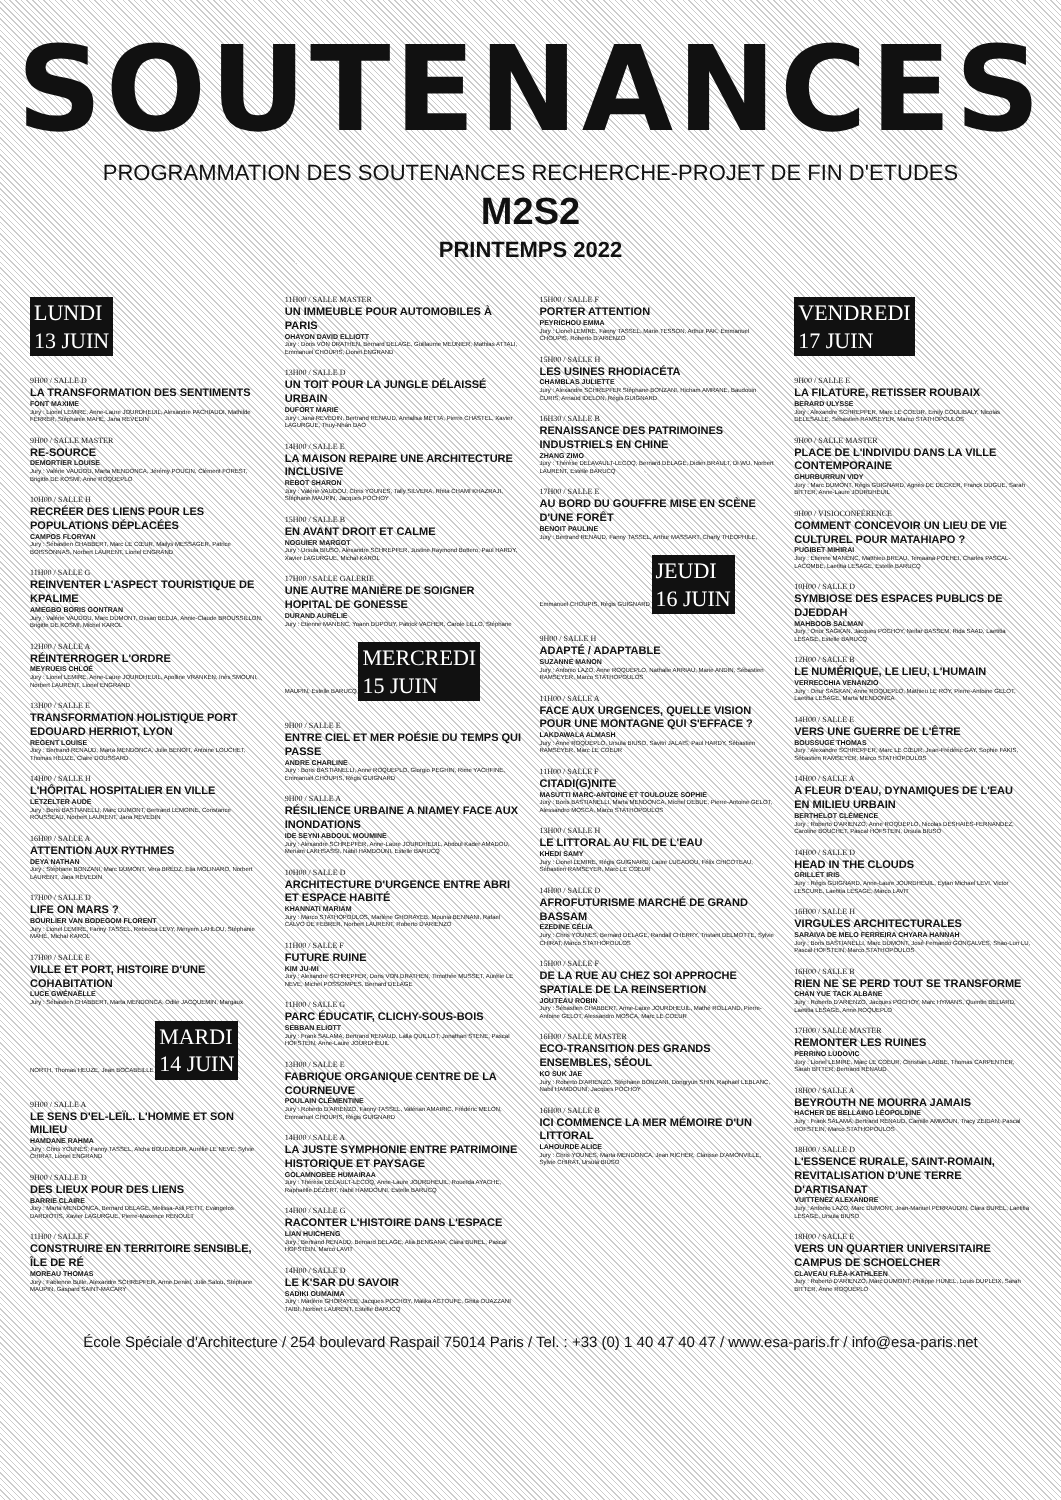SOUTENANCES
PROGRAMMATION DES SOUTENANCES RECHERCHE-PROJET DE FIN D'ETUDES
M2S2
PRINTEMPS 2022
LUNDI
13 JUIN
9H00 / SALLE D
LA TRANSFORMATION DES SENTIMENTS
FONT MAXIME
Jury : Lionel LEMIRE, Anne-Laure JOURDHEUIL, Alexandre PACHIAUDI, Mathilde FERRER, Stéphanie MAHÉ, Jana REVEDIN
9H00 / SALLE MASTER
RE-SOURCE
DEMORTIER LOUISE
Jury : Valérie VAUDOU, Marta MENDONCA, Jérémy POUCIN, Clément FOREST, Brigitte DE KOSMI, Anne ROQUEPLO
10H00 / SALLE H
RECRÉER DES LIENS POUR LES POPULATIONS DÉPLACÉES
CAMPOS FLORYAN
Jury : Sébastien CHABBERT, Marc LE CŒUR, Mailys MESSAGER, Patrice BOISSONNAS, Norbert LAURENT, Lionel ENGRAND
11H00 / SALLE G
REINVENTER L'ASPECT TOURISTIQUE DE KPALIME
AMEGBO BORIS GONTRAN
Jury : Valérie VAUDOU, Marc DUMONT, Ossan BEDJA, Annie-Claude BROUSSILLON, Brigitte DE KOSMI, Michel KAROL
12H00 / SALLE A
RÉINTERROGER L'ORDRE
MEYRUEIS CHLOÉ
Jury : Lionel LEMIRE, Anne-Laure JOURDHEUIL, Apolline VRANKEN, Inès SMOUNI, Norbert LAURENT, Lionel ENGRAND
13H00 / SALLE E
TRANSFORMATION HOLISTIQUE PORT EDOUARD HERRIOT, LYON
REGENT LOUISE
Jury : Bertrand RENAUD, Marta MENDONCA, Julie BENOIT, Antoine LOUCHET, Thomas HEUZE, Claire DOUSSARD
14H00 / SALLE H
L'HÔPITAL HOSPITALIER EN VILLE
LETZELTER AUDE
Jury : Boris BASTIANELLI, Marc DUMONT, Bertrand LEMOINE, Constance ROUSSEAU, Norbert LAURENT, Jana REVEDIN
16H00 / SALLE A
ATTENTION AUX RYTHMES
DEYA NATHAN
Jury : Stéphane BONZANI, Marc DUMONT, Vera BRÉDZ, Elia MOLINARO, Norbert LAURENT, Jana REVEDIN
17H00 / SALLE D
LIFE ON MARS ?
BOURLIER VAN BODEGOM FLORENT
Jury : Lionel LEMIRE, Fanny TASSEL, Rebecca LEVY, Meryem LAHLOU, Stéphanie MAHÉ, Michal KAROL
17H00 / SALLE E
VILLE ET PORT, HISTOIRE D'UNE COHABITATION
LUCE GWÉNAËLLE
Jury : Sébastien CHABBERT, Marta MENDONCA, Odile JACQUEMIN, Margaux NORTH, Thomas HEUZE, Jean BOCABEILLE
MARDI
14 JUIN
9H00 / SALLE A
LE SENS D'EL-LEÏL. L'HOMME ET SON MILIEU
HAMDANE RAHMA
Jury : Chris YOUNÈS, Fanny TASSEL, Aïcha BOUDJEDIR, Aurélie LE NEVE, Sylvie CHIRAT, Lionel ENGRAND
9H00 / SALLE D
DES LIEUX POUR DES LIENS
BARRIE CLAIRE
Jury : Marta MENDONCA, Bernard DELAGE, Melissa-Asli PETIT, Evangelos DARDIOTIS, Xavier LAGURGUE, Pierre-Maxence RENOULT
11H00 / SALLE F
CONSTRUIRE EN TERRITOIRE SENSIBLE, ÎLE DE RÉ
MOREAU THOMAS
Jury : Fabienne Bulle, Alexandre SCHREPFER, Anne Deniel, Julie Salou, Stéphane MAUPIN, Gaspard SAINT-MACARY
11H00 / SALLE MASTER
UN IMMEUBLE POUR AUTOMOBILES À PARIS
OHAYON DAVID ELLIOTT
Jury : Doris VON DRATHEN, Bernard DELAGE, Guillaume MEUNIER, Mathias ATTALI, Emmanuel CHOUPIS, Lionel ENGRAND
13H00 / SALLE D
UN TOIT POUR LA JUNGLE DÉLAISSÉ URBAIN
DUFORT MARIE
Jury : Jana REVEDIN, Bertrand RENAUD, Annalisa METTA, Pierre CHASTEL, Xavier LAGURGUE, Thuy-Nhân DAO
14H00 / SALLE E
LA MAISON REPAIRE UNE ARCHITECTURE INCLUSIVE
REBOT SHARON
Jury : Valérie VAUDOU, Chris YOUNES, Tally SILVERA, Rhita CHAMI KHAZRAJI, Stéphane MAUPIN, Jacques POCHOY
15H00 / SALLE B
EN AVANT DROIT ET CALME
NOGUIER MARGOT
Jury : Ursula BIUSO, Alexandre SCHREPFER, Justine Raymond Bottero, Paul HARDY, Xavier LAGURGUE, Michal KAROL
17H00 / SALLE GALERIE
UNE AUTRE MANIÈRE DE SOIGNER HOPITAL DE GONESSE
DURAND AURÉLIE
Jury : Etienne MANENC, Yoann DUPOUY, Patrick VACHER, Carole LILLO, Stéphane MAUPIN, Estelle BARUCQ
MERCREDI
15 JUIN
9H00 / SALLE E
ENTRE CIEL ET MER POÉSIE DU TEMPS QUI PASSE
ANDRE CHARLINE
Jury : Boris BASTIANELLI, Anne ROQUEPLO, Giorgio PEGHIN, Rime YACHFINE, Emmanuel CHOUPIS, Régis GUIGNARD
9H00 / SALLE A
RÉSILIENCE URBAINE A NIAMEY FACE AUX INONDATIONS
IDE SEYNI ABDOUL MOUMINE
Jury : Alexandre SCHREPFER, Anne-Laure JOURDHEUIL, Abdoul Kader AMADOU, Meriam LAKHSASSI, Nabil HAMDOUNI, Estelle BARUCQ
10H00 / SALLE D
ARCHITECTURE D'URGENCE ENTRE ABRI ET ESPACE HABITÉ
KHANNATI MARIAM
Jury : Marco STATHOPOULOS, Marlène GHORAYEB, Mounia BENNANI, Rafael CALVO DE FEBRER, Norbert LAURENT, Roberto D'ARIENZO
11H00 / SALLE F
FUTURE RUINE
KIM JU-MI
Jury : Alexandre SCHREPFER, Doris VON DRATHEN, Timothée MUSSET, Aurélie LE NEVE, Michel POSSOMPES, Bernard DELAGE
11H00 / SALLE G
PARC ÉDUCATIF, CLICHY-SOUS-BOIS
SEBBAN ELIOTT
Jury : Frank SALAMA, Bertrand RENAUD, Lalla QUILLOT, Jonathan STENE, Pascal HOFSTEIN, Anne-Laure JOURDHEUIL
13H00 / SALLE E
FABRIQUE ORGANIQUE CENTRE DE LA COURNEUVE
POULAIN CLÉMENTINE
Jury : Roberto D'ARIENZO, Fanny TASSEL, Valérian AMAIRIC, Frédéric MELON, Emmanuel CHOUPIS, Régis GUIGNARD
14H00 / SALLE A
LA JUSTE SYMPHONIE ENTRE PATRIMOINE HISTORIQUE ET PAYSAGE
GOLAMNOBEE HUMAIRAA
Jury : Thérèse DELAULT-LECOQ, Anne-Laure JOURDHEUIL, Roueïda AYACHE, Raphaëlle DÉZERT, Nabil HAMDOUNI, Estelle BARUCQ
14H00 / SALLE G
RACONTER L'HISTOIRE DANS L'ESPACE
LIAN HUICHENG
Jury : Bertrand RENAUD, Bernard DELAGE, Alia BENGANA, Clara BUREL, Pascal HOFSTEIN, Marco LAVIT
14H00 / SALLE D
LE K'SAR DU SAVOIR
SADIKI OUMAIMA
Jury : Marlène GHORAYEB, Jacques POCHOY, Malika ACTOUFE, Ghita OUAZZANI TAIBI, Norbert LAURENT, Estelle BARUCQ
15H00 / SALLE F
PORTER ATTENTION
PEYRICHOU EMMA
Jury : Lionel LEMIRE, Fanny TASSEL, Marie TESSON, Arthur PAK, Emmanuel CHOUPIS, Roberto D'ARIENZO
15H00 / SALLE H
LES USINES RHODIACÉTA
CHAMBLAS JULIETTE
Jury : Alexandre SCHREPFER Stéphane BONZANI, Hicham AMRANE, Baudouin CURIS, Arnaud IDELON, Régis GUIGNARD
16H30 / SALLE B
RENAISSANCE DES PATRIMOINES INDUSTRIELS EN CHINE
ZHANG ZIMO
Jury : Thérèse DELAVAULT-LECOQ, Bernard DELAGE, Didier BRAULT, Di WU, Norbert LAURENT, Estelle BARUCQ
17H00 / SALLE E
AU BORD DU GOUFFRE MISE EN SCÈNE D'UNE FORÊT
BENOIT PAULINE
Jury : Bertrand RENAUD, Fanny TASSEL, Arthur MASSART, Charly THEOPHILE, Emmanuel CHOUPIS, Régis GUIGNARD
JEUDI
16 JUIN
9H00 / SALLE H
ADAPTÉ / ADAPTABLE
SUZANNE MANON
Jury : Antonio LAZO, Anne ROQUEPLO, Nathalie ARRIAU, Marie ANDIN, Sébastien RAMSEYER, Marco STATHOPOULOS
11H00 / SALLE A
FACE AUX URGENCES, QUELLE VISION POUR UNE MONTAGNE QUI S'EFFACE ?
LAKDAWALA ALMASH
Jury : Anne ROQUEPLO, Ursula BIUSO, Savitri JALAIS, Paul HARDY, Sébastien RAMSEYER, Marc LE COEUR
11H00 / SALLE F
CITADI(G)NITE
MASUTTI MARC-ANTOINE ET TOULOUZE SOPHIE
Jury : Boris BASTIANELLI, Marta MENDONCA, Michel DEBUE, Pierre-Antoine GELOT, Alessandro MOSCA, Marco STATHOPOULOS
13H00 / SALLE H
LE LITTORAL AU FIL DE L'EAU
KHEDI SAMY
Jury : Lionel LEMIRE, Régis GUIGNARD, Laure LUCADOU, Félix CHICOTEAU, Sébastien RAMSEYER, Marc LE COEUR
14H00 / SALLE D
AFROFUTURISME MARCHÉ DE GRAND BASSAM
EZEDINE CÉLIA
Jury : Chris YOUNES, Bernard DELAGE, Randall CHERRY, Tristant DELMOTTE, Sylvie CHIRAT, Marco STATHOPOULOS
15H00 / SALLE F
DE LA RUE AU CHEZ SOI APPROCHE SPATIALE DE LA REINSERTION
JOUTEAU ROBIN
Jury : Sébastien CHABBERT, Anne-Laure JOURDHEUIL, Mathé ROLLAND, Pierre-Antoine GELOT, Alessandro MOSCA, Marc LE COEUR
16H00 / SALLE MASTER
ECO-TRANSITION DES GRANDS ENSEMBLES, SÉOUL
KO SUK JAE
Jury : Roberto D'ARIENZO, Stéphane BONZANI, Dongryun SHIN, Raphaël LEBLANC, Nabil HAMDOUNI, Jacques POCHOY
16H00 / SALLE B
ICI COMMENCE LA MER MÉMOIRE D'UN LITTORAL
LAHOURDE ALICE
Jury : Chris YOUNES, Marta MENDONCA, Jean RICHER, Clarisse D'AMONVILLE, Sylvie CHIRAT, Ursula BIUSO
VENDREDI
17 JUIN
9H00 / SALLE E
LA FILATURE, RETISSER ROUBAIX
BERARD ULYSSE
Jury : Alexandre SCHREPFER, Marc LE COEUR, Emily COULIBALY, Nicolas DELESALLE, Sébastien RAMSEYER, Marco STATHOPOULOS
9H00 / SALLE MASTER
PLACE DE L'INDIVIDU DANS LA VILLE CONTEMPORAINE
GHURBURRUN VIDY
Jury : Marc DUMONT, Régis GUIGNARD, Agnès DE DECKER, Franck DUGUE, Sarah BITTER, Anne-Laure JOURDHEUIL
9H00 / VISIOCONFÉRENCE
COMMENT CONCEVOIR UN LIEU DE VIE CULTUREL POUR MATAHIAPO ?
PUGIBET MIHIRAI
Jury : Etienne MANENC, Matthieu BREAU, Temaana POEHEI, Charles PASCAL-LACOMBE, Laetitia LESAGE, Estelle BARUCQ
10H00 / SALLE D
SYMBIOSE DES ESPACES PUBLICS DE DJEDDAH
MAHBOOB SALMAN
Jury : Onur SAGKAN, Jacques POCHOY, Neifar BASSEM, Rida SAAD, Laetitia LESAGE, Estelle BARUCQ
12H00 / SALLE B
LE NUMÉRIQUE, LE LIEU, L'HUMAIN
VERRECCHIA VENANZIO
Jury : Onur SAGKAN, Anne ROQUEPLO, Mathieu LE ROY, Pierre-Antoine GELOT, Laetitia LESAGE, Marta MENDONCA
14H00 / SALLE E
VERS UNE GUERRE DE L'ÊTRE
BOUSSUGE THOMAS
Jury : Alexandre SCHREPFER, Marc LE CŒUR, Jean-Frédéric GAY, Sophie FAKIS, Sébastien RAMSEYER, Marco STATHOPOULOS
14H00 / SALLE A
A FLEUR D'EAU, DYNAMIQUES DE L'EAU EN MILIEU URBAIN
BERTHELOT CLÉMENCE
Jury : Roberto D'ARIENZO, Anne ROQUEPLO, Nicolas DESHAIES-FERNANDEZ, Caroline BOUCHET, Pascal HOFSTEIN, Ursula BIUSO
14H00 / SALLE D
HEAD IN THE CLOUDS
GRILLET IRIS
Jury : Régis GUIGNARD, Anne-Laure JOURDHEUIL, Eytan Michael LEVI, Victor LESCURE, Laetitia LESAGE, Marco LAVIT
16H00 / SALLE H
VIRGULES ARCHITECTURALES
SARAIVA DE MELO FERREIRA CHYARA HANNAH
Jury : Boris BASTIANELLI, Marc DUMONT, José Fernando GONÇALVES, Shao-Lun LU, Pascal HOFSTEIN, Marco STATHOPOULOS
16H00 / SALLE B
RIEN NE SE PERD TOUT SE TRANSFORME
CHAN YUE TACK ALBANE
Jury : Roberto D'ARIENZO, Jacques POCHOY, Marc HYMANS, Quentin BELIARD, Laetitia LESAGE, Anne ROQUEPLO
17H00 / SALLE MASTER
REMONTER LES RUINES
PERRINO LUDOVIC
Jury : Lionel LEMIRE, Marc LE COEUR, Christian LABBE, Thomas CARPENTIER, Sarah BITTER, Bertrand RENAUD
18H00 / SALLE A
BEYROUTH NE MOURRA JAMAIS
HACHER DE BELLAING LÉOPOLDINE
Jury : Frank SALAMA, Bertrand RENAUD, Camille AMMOUN, Tracy ZEIDAN, Pascal HOFSTEIN, Marco STATHOPOULOS
18H00 / SALLE D
L'ESSENCE RURALE, SAINT-ROMAIN, REVITALISATION D'UNE TERRE D'ARTISANAT
VUITTENEZ ALEXANDRE
Jury : Antonio LAZO, Marc DUMONT, Jean-Manuel PERRAUDIN, Clara BUREL, Laetitia LESAGE, Ursula BIUSO
18H00 / SALLE E
VERS UN QUARTIER UNIVERSITAIRE CAMPUS DE SCHOELCHER
CLAVEAU FLÉA-KATHLEEN
Jury : Roberto D'ARIENZO, Marc DUMONT, Philippe HUNEL, Louis DUPLEIX, Sarah BITTER, Anne ROQUEPLO
École Spéciale d'Architecture / 254 boulevard Raspail 75014 Paris / Tel. : +33 (0) 1 40 47 40 47 / www.esa-paris.fr / info@esa-paris.net